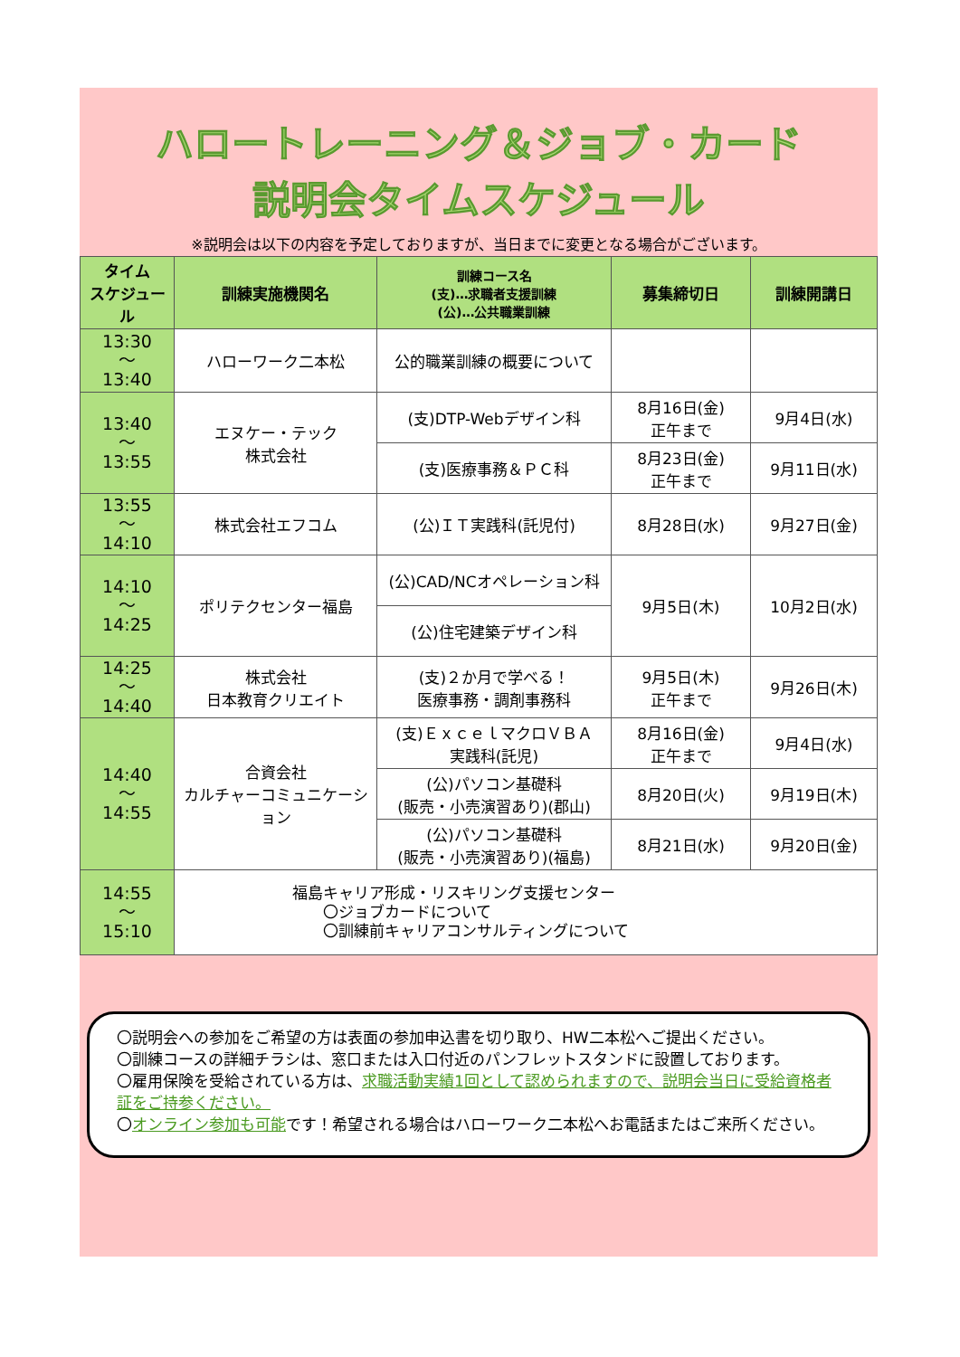ハロートレーニング＆ジョブ・カード
説明会タイムスケジュール
※説明会は以下の内容を予定しておりますが、当日までに変更となる場合がございます。
| タイム スケジュール | 訓練実施機関名 | 訓練コース名 (支)…求職者支援訓練 (公)…公共職業訓練 | 募集締切日 | 訓練開講日 |
| --- | --- | --- | --- | --- |
| 13:30 ～ 13:40 | ハローワーク二本松 | 公的職業訓練の概要について | | |
| 13:40 ～ 13:55 | エヌケー・テック 株式会社 | (支)DTP-Webデザイン科 | 8月16日(金) 正午まで | 9月4日(水) |
| | | (支)医療事務＆ＰＣ科 | 8月23日(金) 正午まで | 9月11日(水) |
| 13:55 ～ 14:10 | 株式会社エフコム | (公)ＩＴ実践科(託児付) | 8月28日(水) | 9月27日(金) |
| 14:10 ～ 14:25 | ポリテクセンター福島 | (公)CAD/NCオペレーション科 | 9月5日(木) | 10月2日(水) |
| | | (公)住宅建築デザイン科 | | |
| 14:25 ～ 14:40 | 株式会社 日本教育クリエイト | (支)２か月で学べる！ 医療事務・調剤事務科 | 9月5日(木) 正午まで | 9月26日(木) |
| 14:40 ～ 14:55 | 合資会社 カルチャーコミュニケーション | (支)ＥｘｃｅｌマクロＶＢＡ 実践科(託児) | 8月16日(金) 正午まで | 9月4日(水) |
| | | (公)パソコン基礎科 (販売・小売演習あり)(郡山) | 8月20日(火) | 9月19日(木) |
| | | (公)パソコン基礎科 (販売・小売演習あり)(福島) | 8月21日(水) | 9月20日(金) |
| 14:55 ～ 15:10 | 福島キャリア形成・リスキリング支援センター 〇ジョブカードについて 〇訓練前キャリアコンサルティングについて | | | |
〇説明会への参加をご希望の方は表面の参加申込書を切り取り、HW二本松へご提出ください。
〇訓練コースの詳細チラシは、窓口または入口付近のパンフレットスタンドに設置しております。
〇雇用保険を受給されている方は、求職活動実績1回として認められますので、説明会当日に受給資格者証をご持参ください。
〇オンライン参加も可能です！希望される場合はハローワーク二本松へお電話またはご来所ください。